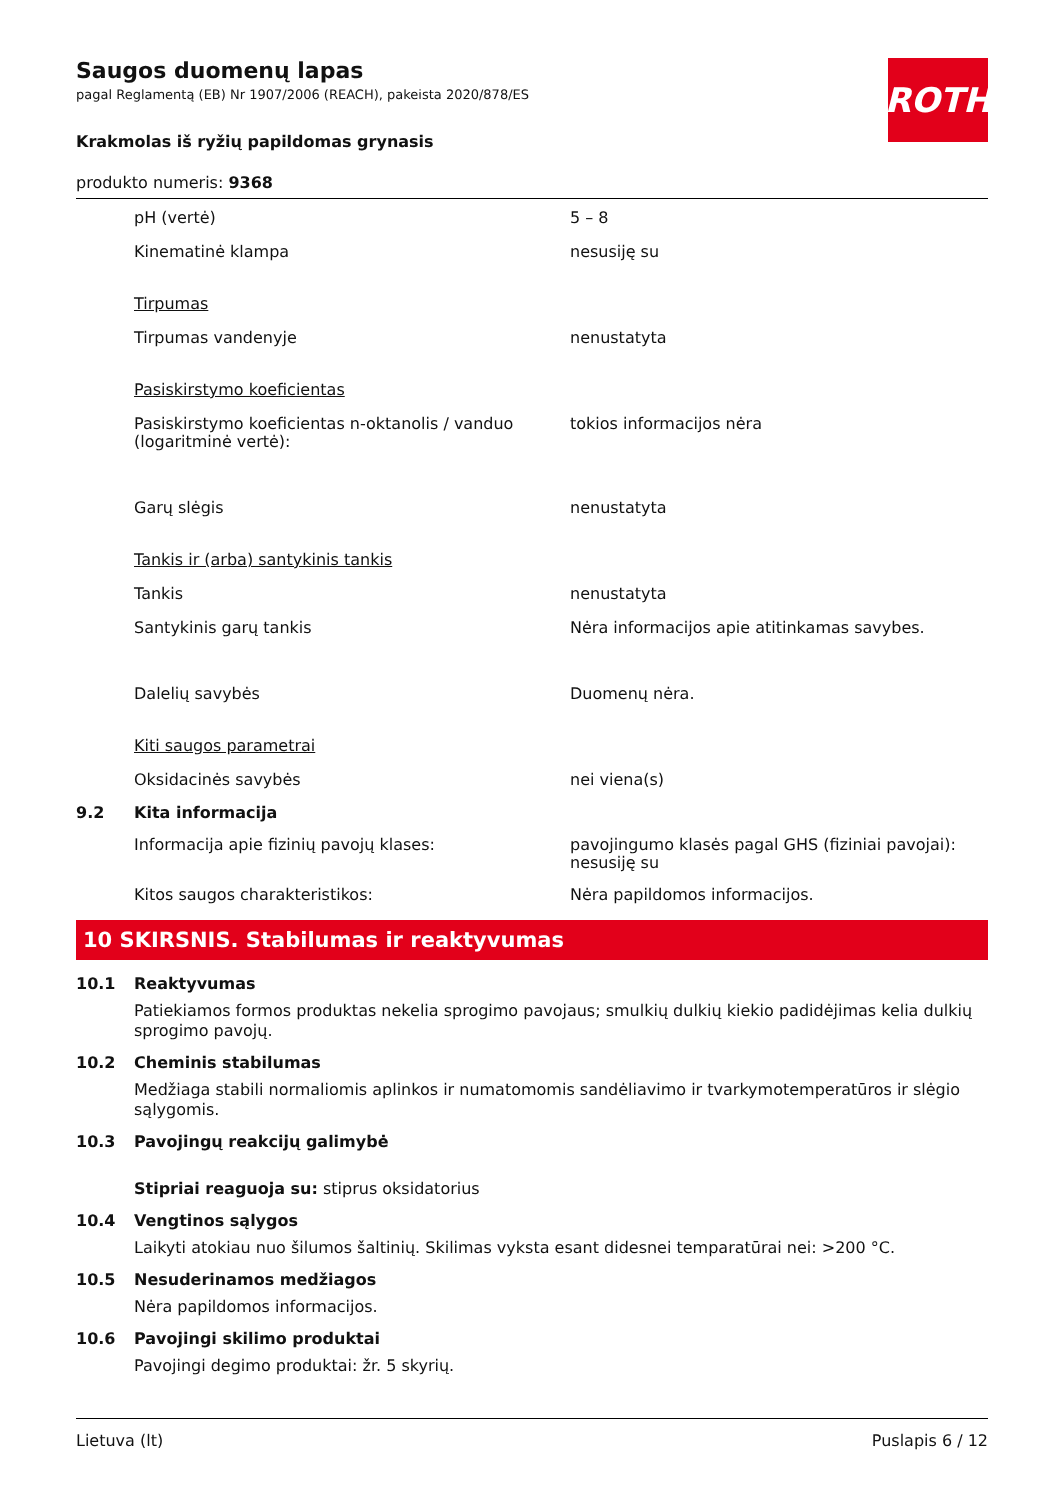ROTH
Saugos duomenų lapas
pagal Reglamentą (EB) Nr 1907/2006 (REACH), pakeista 2020/878/ES
Krakmolas iš ryžių papildomas grynasis
produkto numeris: 9368
pH (vertė) 5 – 8
Kinematinė klampa nesusiję su
Tirpumas
Tirpumas vandenyje nenustatyta
Pasiskirstymo koeficientas
Pasiskirstymo koeficientas n-oktanolis / vanduo (logaritminė vertė):
tokios informacijos nėra
Garų slėgis nenustatyta
Tankis ir (arba) santykinis tankis
Tankis nenustatyta
Santykinis garų tankis Nėra informacijos apie atitinkamas savybes.
Dalelių savybės Duomenų nėra.
Kiti saugos parametrai
Oksidacinės savybės nei viena(s)
9.2 Kita informacija
Informacija apie fizinių pavojų klases: pavojingumo klasės pagal GHS (fiziniai pavojai): nesusiję su
Kitos saugos charakteristikos: Nėra papildomos informacijos.
10 SKIRSNIS. Stabilumas ir reaktyvumas
10.1 Reaktyvumas
Patiekiamos formos produktas nekelia sprogimo pavojaus; smulkių dulkių kiekio padidėjimas kelia dulkių sprogimo pavojų.
10.2 Cheminis stabilumas
Medžiaga stabili normaliomis aplinkos ir numatomomis sandėliavimo ir tvarkymotemperatūros ir slėgio sąlygomis.
10.3 Pavojingų reakcijų galimybė
Stipriai reaguoja su: stiprus oksidatorius
10.4 Vengtinos sąlygos
Laikyti atokiau nuo šilumos šaltinių. Skilimas vyksta esant didesnei temparatūrai nei: >200 °C.
10.5 Nesuderinamos medžiagos
Nėra papildomos informacijos.
10.6 Pavojingi skilimo produktai
Pavojingi degimo produktai: žr. 5 skyrių.
Lietuva (lt) Puslapis 6 / 12